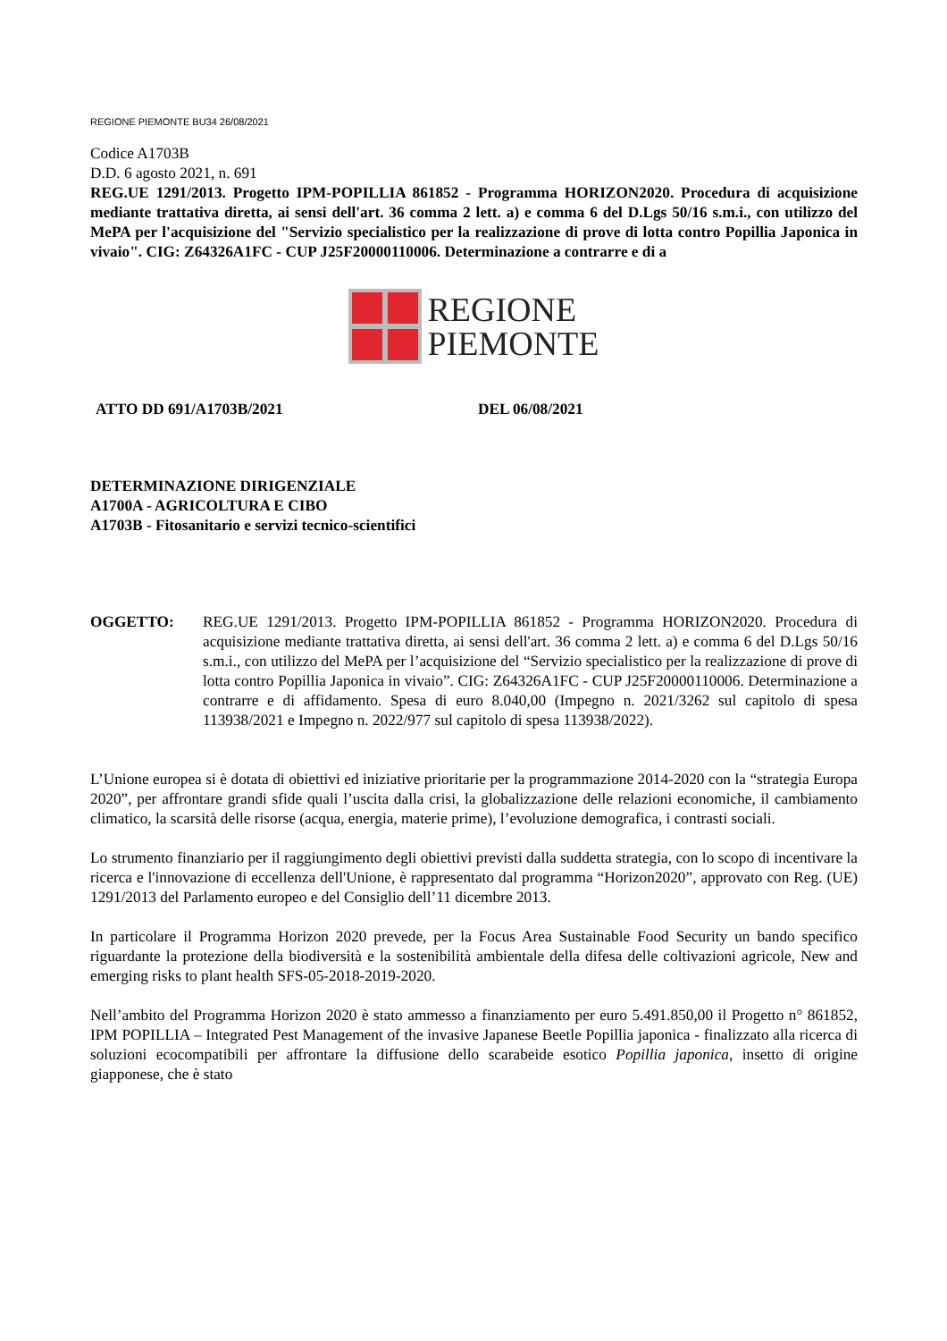REGIONE PIEMONTE BU34 26/08/2021
Codice A1703B
D.D. 6 agosto 2021, n. 691
REG.UE 1291/2013. Progetto IPM-POPILLIA 861852 - Programma HORIZON2020. Procedura di acquisizione mediante trattativa diretta, ai sensi dell'art. 36 comma 2 lett. a) e comma 6 del D.Lgs 50/16 s.m.i., con utilizzo del MePA per l'acquisizione del "Servizio specialistico per la realizzazione di prove di lotta contro Popillia Japonica in vivaio". CIG: Z64326A1FC - CUP J25F20000110006. Determinazione a contrarre e di a
REGIONE
PIEMONTE
ATTO DD 691/A1703B/2021 DEL 06/08/2021
DETERMINAZIONE DIRIGENZIALE
A1700A - AGRICOLTURA E CIBO
A1703B - Fitosanitario e servizi tecnico-scientifici
OGGETTO: REG.UE 1291/2013. Progetto IPM-POPILLIA 861852 - Programma HORIZON2020. Procedura di acquisizione mediante trattativa diretta, ai sensi dell'art. 36 comma 2 lett. a) e comma 6 del D.Lgs 50/16 s.m.i., con utilizzo del MePA per l’acquisizione del “Servizio specialistico per la realizzazione di prove di lotta contro Popillia Japonica in vivaio”. CIG: Z64326A1FC - CUP J25F20000110006. Determinazione a contrarre e di affidamento. Spesa di euro 8.040,00 (Impegno n. 2021/3262 sul capitolo di spesa 113938/2021 e Impegno n. 2022/977 sul capitolo di spesa 113938/2022).
L’Unione europea si è dotata di obiettivi ed iniziative prioritarie per la programmazione 2014-2020 con la “strategia Europa 2020”, per affrontare grandi sfide quali l’uscita dalla crisi, la globalizzazione delle relazioni economiche, il cambiamento climatico, la scarsità delle risorse (acqua, energia, materie prime), l’evoluzione demografica, i contrasti sociali.
Lo strumento finanziario per il raggiungimento degli obiettivi previsti dalla suddetta strategia, con lo scopo di incentivare la ricerca e l'innovazione di eccellenza dell'Unione, è rappresentato dal programma “Horizon2020”, approvato con Reg. (UE) 1291/2013 del Parlamento europeo e del Consiglio dell’11 dicembre 2013.
In particolare il Programma Horizon 2020 prevede, per la Focus Area Sustainable Food Security un bando specifico riguardante la protezione della biodiversità e la sostenibilità ambientale della difesa delle coltivazioni agricole, New and emerging risks to plant health SFS-05-2018-2019-2020.
Nell’ambito del Programma Horizon 2020 è stato ammesso a finanziamento per euro 5.491.850,00 il Progetto n° 861852, IPM POPILLIA – Integrated Pest Management of the invasive Japanese Beetle Popillia japonica - finalizzato alla ricerca di soluzioni ecocompatibili per affrontare la diffusione dello scarabeide esotico Popillia japonica, insetto di origine giapponese, che è stato